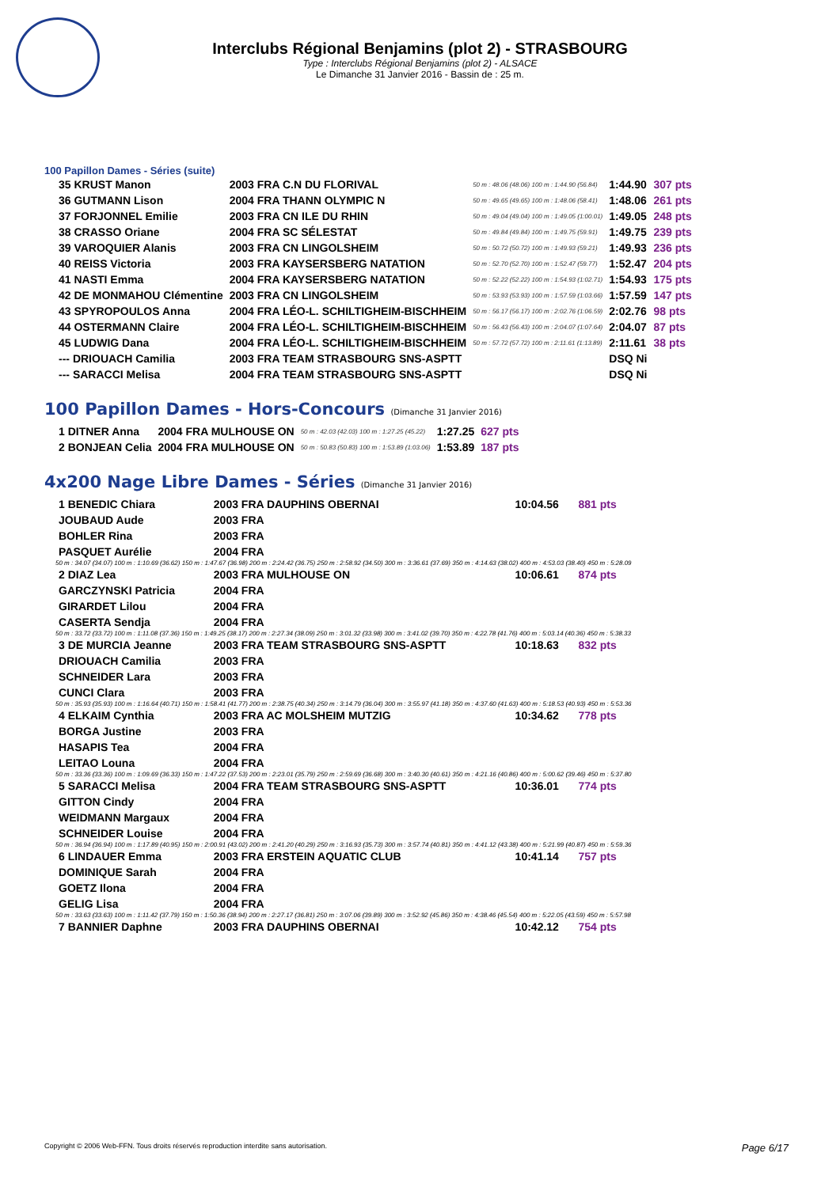Interclubs Régional Benjamins (plot 2) - STRASBOURG
Type : Interclubs Régional Benjamins (plot 2) - ALSACE
Le Dimanche 31 Janvier 2016 - Bassin de : 25 m.
100 Papillon Dames - Séries (suite)
| 35 KRUST Manon | 2003 FRA C.N DU FLORIVAL | 50 m : 48.06 (48.06) 100 m : 1:44.90 (56.84) | 1:44.90 | 307 pts |
| 36 GUTMANN Lison | 2004 FRA THANN OLYMPIC N | 50 m : 49.65 (49.65) 100 m : 1:48.06 (58.41) | 1:48.06 | 261 pts |
| 37 FORJONNEL Emilie | 2003 FRA CN ILE DU RHIN | 50 m : 49.04 (49.04) 100 m : 1:49.05 (1:00.01) | 1:49.05 | 248 pts |
| 38 CRASSO Oriane | 2004 FRA SC SÉLESTAT | 50 m : 49.84 (49.84) 100 m : 1:49.75 (59.91) | 1:49.75 | 239 pts |
| 39 VAROQUIER Alanis | 2003 FRA CN LINGOLSHEIM | 50 m : 50.72 (50.72) 100 m : 1:49.93 (59.21) | 1:49.93 | 236 pts |
| 40 REISS Victoria | 2003 FRA KAYSERSBERG NATATION | 50 m : 52.70 (52.70) 100 m : 1:52.47 (59.77) | 1:52.47 | 204 pts |
| 41 NASTI Emma | 2004 FRA KAYSERSBERG NATATION | 50 m : 52.22 (52.22) 100 m : 1:54.93 (1:02.71) | 1:54.93 | 175 pts |
| 42 DE MONMAHOU Clémentine | 2003 FRA CN LINGOLSHEIM | 50 m : 53.93 (53.93) 100 m : 1:57.59 (1:03.66) | 1:57.59 | 147 pts |
| 43 SPYROPOULOS Anna | 2004 FRA LÉO-L. SCHILTIGHEIM-BISCHHEIM | 50 m : 56.17 (56.17) 100 m : 2:02.76 (1:06.59) | 2:02.76 | 98 pts |
| 44 OSTERMANN Claire | 2004 FRA LÉO-L. SCHILTIGHEIM-BISCHHEIM | 50 m : 56.43 (56.43) 100 m : 2:04.07 (1:07.64) | 2:04.07 | 87 pts |
| 45 LUDWIG Dana | 2004 FRA LÉO-L. SCHILTIGHEIM-BISCHHEIM | 50 m : 57.72 (57.72) 100 m : 2:11.61 (1:13.89) | 2:11.61 | 38 pts |
| --- DRIOUACH Camilia | 2003 FRA TEAM STRASBOURG SNS-ASPTT | | DSQ Ni | |
| --- SARACCI Melisa | 2004 FRA TEAM STRASBOURG SNS-ASPTT | | DSQ Ni | |
100 Papillon Dames - Hors-Concours (Dimanche 31 Janvier 2016)
| 1 DITNER Anna | 2004 FRA MULHOUSE ON | 50 m : 42.03 (42.03) 100 m : 1:27.25 (45.22) | 1:27.25 | 627 pts |
| 2 BONJEAN Celia | 2004 FRA MULHOUSE ON | 50 m : 50.83 (50.83) 100 m : 1:53.89 (1:03.06) | 1:53.89 | 187 pts |
4x200 Nage Libre Dames - Séries (Dimanche 31 Janvier 2016)
| 1 BENEDIC Chiara | 2003 FRA DAUPHINS OBERNAI | 10:04.56 | 881 pts |
| JOUBAUD Aude | 2003 FRA | | |
| BOHLER Rina | 2003 FRA | | |
| PASQUET Aurélie | 2004 FRA | | |
| 50 m : 34.07 (34.07) 100 m : 1:10.69 (36.62) 150 m : 1:47.67 (36.98) 200 m : 2:24.42 (36.75) 250 m : 2:58.92 (34.50) 300 m : 3:36.61 (37.69) 350 m : 4:14.63 (38.02) 400 m : 4:53.03 (38.40) 450 m : 5:28.09 | | | |
| 2 DIAZ Lea | 2003 FRA MULHOUSE ON | 10:06.61 | 874 pts |
| GARCZYNSKI Patricia | 2004 FRA | | |
| GIRARDET Lilou | 2004 FRA | | |
| CASERTA Sendja | 2004 FRA | | |
| 50 m : 33.72 (33.72) 100 m : 1:11.08 (37.36) 150 m : 1:49.25 (38.17) 200 m : 2:27.34 (38.09) 250 m : 3:01.32 (33.98) 300 m : 3:41.02 (39.70) 350 m : 4:22.78 (41.76) 400 m : 5:03.14 (40.36) 450 m : 5:38.33 | | | |
| 3 DE MURCIA Jeanne | 2003 FRA TEAM STRASBOURG SNS-ASPTT | 10:18.63 | 832 pts |
| DRIOUACH Camilia | 2003 FRA | | |
| SCHNEIDER Lara | 2003 FRA | | |
| CUNCI Clara | 2003 FRA | | |
| 50 m : 35.93 (35.93) 100 m : 1:16.64 (40.71) 150 m : 1:58.41 (41.77) 200 m : 2:38.75 (40.34) 250 m : 3:14.79 (36.04) 300 m : 3:55.97 (41.18) 350 m : 4:37.60 (41.63) 400 m : 5:18.53 (40.93) 450 m : 5:53.36 | | | |
| 4 ELKAIM Cynthia | 2003 FRA AC MOLSHEIM MUTZIG | 10:34.62 | 778 pts |
| BORGA Justine | 2003 FRA | | |
| HASAPIS Tea | 2004 FRA | | |
| LEITAO Louna | 2004 FRA | | |
| 50 m : 33.36 (33.36) 100 m : 1:09.69 (36.33) 150 m : 1:47.22 (37.53) 200 m : 2:23.01 (35.79) 250 m : 2:59.69 (36.68) 300 m : 3:40.30 (40.61) 350 m : 4:21.16 (40.86) 400 m : 5:00.62 (39.46) 450 m : 5:37.80 | | | |
| 5 SARACCI Melisa | 2004 FRA TEAM STRASBOURG SNS-ASPTT | 10:36.01 | 774 pts |
| GITTON Cindy | 2004 FRA | | |
| WEIDMANN Margaux | 2004 FRA | | |
| SCHNEIDER Louise | 2004 FRA | | |
| 50 m : 36.94 (36.94) 100 m : 1:17.89 (40.95) 150 m : 2:00.91 (43.02) 200 m : 2:41.20 (40.29) 250 m : 3:16.93 (35.73) 300 m : 3:57.74 (40.81) 350 m : 4:41.12 (43.38) 400 m : 5:21.99 (40.87) 450 m : 5:59.36 | | | |
| 6 LINDAUER Emma | 2003 FRA ERSTEIN AQUATIC CLUB | 10:41.14 | 757 pts |
| DOMINIQUE Sarah | 2004 FRA | | |
| GOETZ Ilona | 2004 FRA | | |
| GELIG Lisa | 2004 FRA | | |
| 50 m : 33.63 (33.63) 100 m : 1:11.42 (37.79) 150 m : 1:50.36 (38.94) 200 m : 2:27.17 (36.81) 250 m : 3:07.06 (39.89) 300 m : 3:52.92 (45.86) 350 m : 4:38.46 (45.54) 400 m : 5:22.05 (43.59) 450 m : 5:57.98 | | | |
| 7 BANNIER Daphne | 2003 FRA DAUPHINS OBERNAI | 10:42.12 | 754 pts |
Copyright © 2006 Web-FFN. Tous droits réservés reproduction interdite sans autorisation. Page 6/17